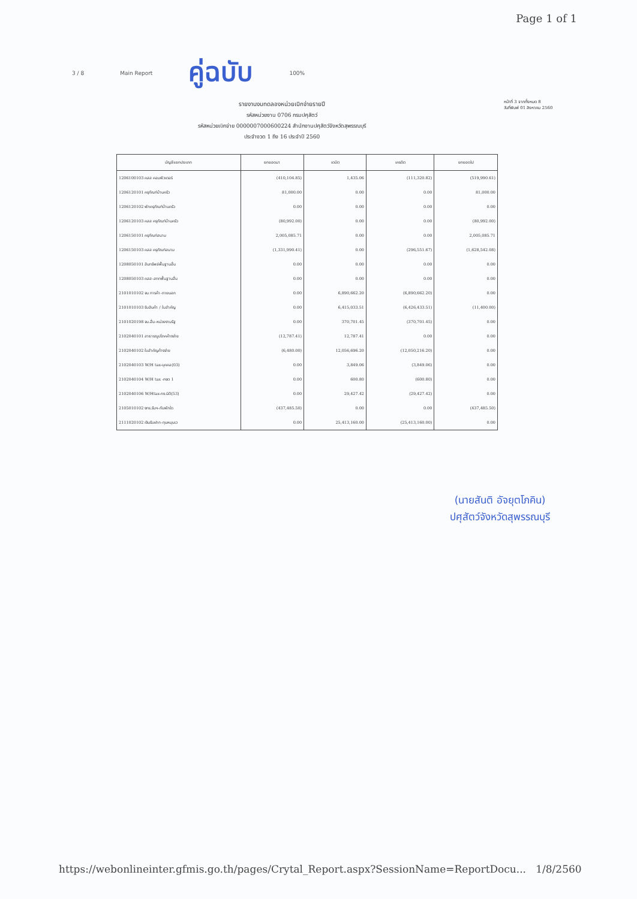Page 1 of 1
3 / 8 Main Report คู่ฉบับ 100%
รายงานงบทดลองหน่วยเบิกจ่ายรายปี
รหัสหน่วยงาน 0706 กรมปศุสัตว์
รหัสหน่วยเบิกจ่าย 0000007000600224 สำนักงานปศุสัตว์จังหวัดสุพรรณบุรี
ประจำงวด 1 ถึง 16 ประจำปี 2560
หน้าที่ 3 จากทั้งหมด 8
วันที่พิมพ์ 01 สิงหาคม 2560
| บัญชีแยกประเภท | ยกยอดมา | เดบิต | เครดิต | ยกยอดไป |
| --- | --- | --- | --- | --- |
| 1206100103 คสส คอมพิวเตอร์ | (410,104.85) | 1,435.06 | (111,320.82) | (519,990.61) |
| 1206120101 ครุภัณฑ์บ้านครัว | 81,000.00 | 0.00 | 0.00 | 81,000.00 |
| 1206120102 พักครุภัณฑ์บ้านครัว | 0.00 | 0.00 | 0.00 | 0.00 |
| 1206120103 คสส ครุภัณฑ์บ้านครัว | (80,992.00) | 0.00 | 0.00 | (80,992.00) |
| 1206150101 ครุภัณฑ์สนาม | 2,005,085.71 | 0.00 | 0.00 | 2,005,085.71 |
| 1206150103 คสส ครุภัณฑ์สนาม | (1,331,990.41) | 0.00 | (296,551.67) | (1,628,542.08) |
| 1208050101 สินทรัพย์พื้นฐานอื่น | 0.00 | 0.00 | 0.00 | 0.00 |
| 1208050103 คสส-สททพื้นฐานอื่น | 0.00 | 0.00 | 0.00 | 0.00 |
| 2101010102 จน การค้า-ภายนอก | 0.00 | 6,890,662.20 | (6,890,662.20) | 0.00 |
| 2101010103 รับสินค้า / ใบสำคัญ | 0.00 | 6,415,033.51 | (6,426,433.51) | (11,400.00) |
| 2101020198 จน.อื่น-หน่วยงานรัฐ | 0.00 | 370,701.45 | (370,701.45) | 0.00 |
| 2102040101 สาธารณูปโภคค้างจ่าย | (12,787.41) | 12,787.41 | 0.00 | 0.00 |
| 2102040102 ใบสำคัญค้างจ่าย | (6,480.00) | 12,056,696.20 | (12,050,216.20) | 0.00 |
| 2102040103 W/H tax-บุคคล(03) | 0.00 | 3,849.06 | (3,849.06) | 0.00 |
| 2102040104 W/H tax -กงต 1 | 0.00 | 600.80 | (600.80) | 0.00 |
| 2102040106 W/Htax-กง.นิติ(53) | 0.00 | 29,427.42 | (29,427.42) | 0.00 |
| 2105010102 งทร.รับฯ-กับพักใด | (437,485.50) | 0.00 | 0.00 | (437,485.50) |
| 2111020102 เงินรับฝาก-ทุนหมุนเว | 0.00 | 25,413,160.00 | (25,413,160.00) | 0.00 |
(นายสันติ อัจยุตโภคิน)
ปศุสัตว์จังหวัดสุพรรณบุรี
https://webonlineinter.gfmis.go.th/pages/Crytal_Report.aspx?SessionName=ReportDocu... 1/8/2560